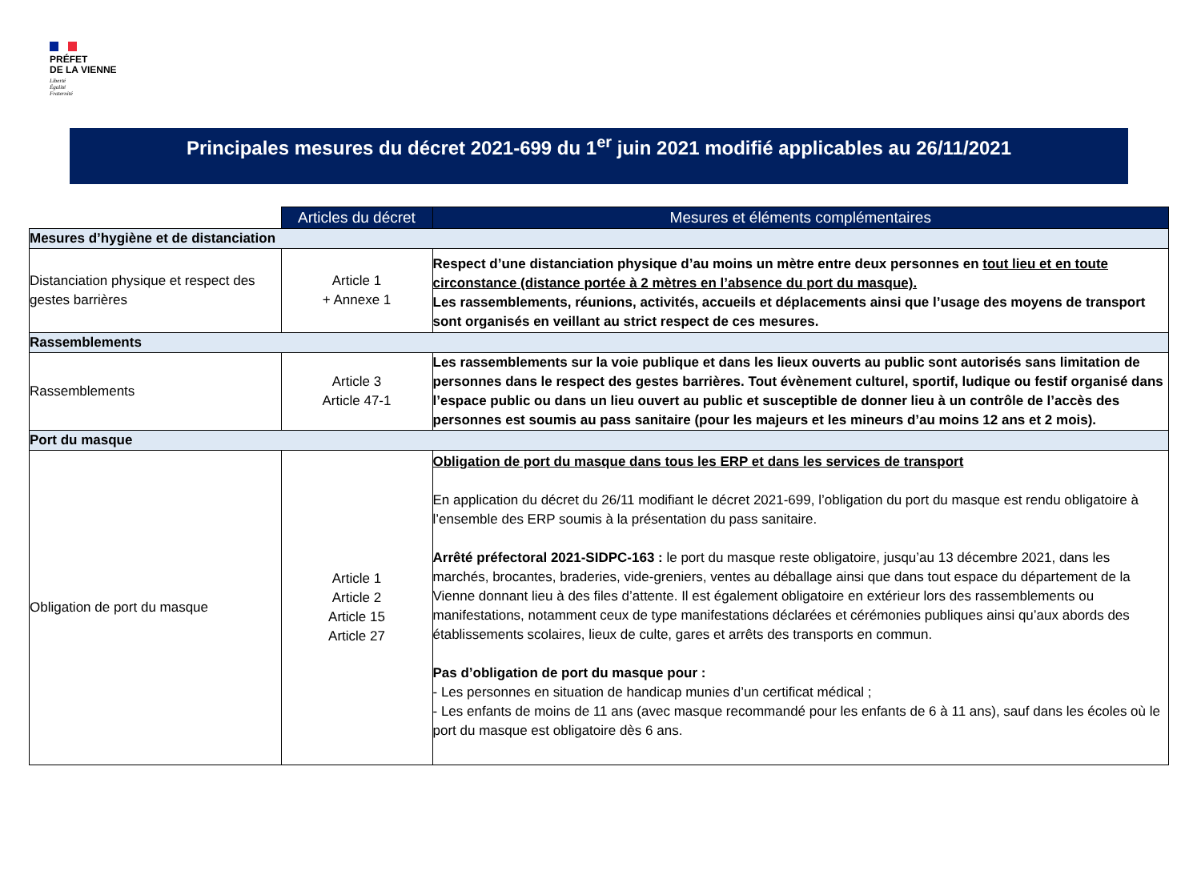PRÉFET
DE LA VIENNE
Liberté
Égalité
Fraternité
Principales mesures du décret 2021-699 du 1<sup>er</sup> juin 2021 modifié applicables au 26/11/2021
| | Articles du décret | Mesures et éléments complémentaires |
| Mesures d’hygiène et de distanciation | | |
| Distanciation physique et respect des gestes barrières | Article 1 + Annexe 1 | Respect d’une distanciation physique d’au moins un mètre entre deux personnes en tout lieu et en toute circonstance (distance portée à 2 mètres en l’absence du port du masque). Les rassemblements, réunions, activités, accueils et déplacements ainsi que l’usage des moyens de transport sont organisés en veillant au strict respect de ces mesures. |
| Rassemblements | | |
| Rassemblements | Article 3 Article 47-1 | Les rassemblements sur la voie publique et dans les lieux ouverts au public sont autorisés sans limitation de personnes dans le respect des gestes barrières. Tout évènement culturel, sportif, ludique ou festif organisé dans l’espace public ou dans un lieu ouvert au public et susceptible de donner lieu à un contrôle de l’accès des personnes est soumis au pass sanitaire (pour les majeurs et les mineurs d’au moins 12 ans et 2 mois). |
| Port du masque | | |
| Obligation de port du masque | Article 1 Article 2 Article 15 Article 27 | Obligation de port du masque dans tous les ERP et dans les services de transport En application du décret du 26/11 modifiant le décret 2021-699, l’obligation du port du masque est rendu obligatoire à l’ensemble des ERP soumis à la présentation du pass sanitaire. Arrêté préfectoral 2021-SIDPC-163 : le port du masque reste obligatoire, jusqu’au 13 décembre 2021, dans les marchés, brocantes, braderies, vide-greniers, ventes au déballage ainsi que dans tout espace du département de la Vienne donnant lieu à des files d’attente. Il est également obligatoire en extérieur lors des rassemblements ou manifestations, notamment ceux de type manifestations déclarées et cérémonies publiques ainsi qu’aux abords des établissements scolaires, lieux de culte, gares et arrêts des transports en commun. Pas d’obligation de port du masque pour : - Les personnes en situation de handicap munies d’un certificat médical ; - Les enfants de moins de 11 ans (avec masque recommandé pour les enfants de 6 à 11 ans), sauf dans les écoles où le port du masque est obligatoire dès 6 ans. |